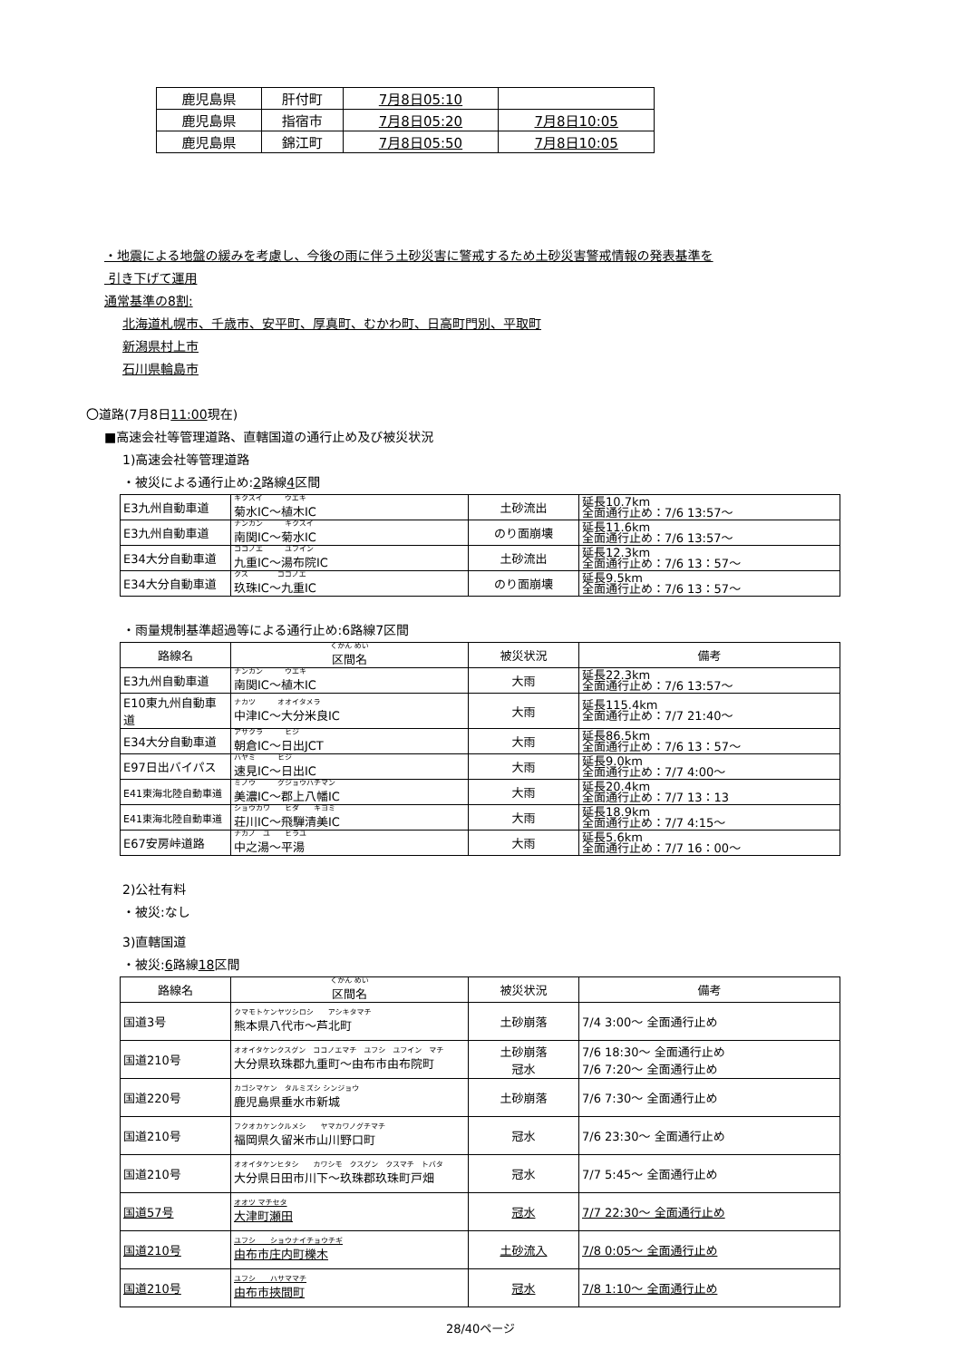| 鹿児島県 | 肝付町 | 7月8日05:10 | |
| 鹿児島県 | 指宿市 | 7月8日05:20 | 7月8日10:05 |
| 鹿児島県 | 錦江町 | 7月8日05:50 | 7月8日10:05 |
・地震による地盤の緩みを考慮し、今後の雨に伴う土砂災害に警戒するため土砂災害警戒情報の発表基準を
引き下げて運用
通常基準の8割:
北海道札幌市、千歳市、安平町、厚真町、むかわ町、日高町門別、平取町
新潟県村上市
石川県輪島市
〇道路(7月8日11:00現在)
■高速会社等管理道路、直轄国道の通行止め及び被災状況
1)高速会社等管理道路
・被災による通行止め:2路線4区間
| E3九州自動車道 | キクスイ ウエキ 菊水IC～植木IC | 土砂流出 | 延長10.7km 全面通行止め：7/6 13:57～ |
| E3九州自動車道 | ナンカン キクスイ 南関IC～菊水IC | のり面崩壊 | 延長11.6km 全面通行止め：7/6 13:57～ |
| E34大分自動車道 | ココノエ ユフイン 九重IC～湯布院IC | 土砂流出 | 延長12.3km 全面通行止め：7/6 13：57～ |
| E34大分自動車道 | クス ココノエ 玖珠IC～九重IC | のり面崩壊 | 延長9.5km 全面通行止め：7/6 13：57～ |
・雨量規制基準超過等による通行止め:6路線7区間
| 路線名 | くかん めい 区間名 | 被災状況 | 備考 |
| E3九州自動車道 | ナンカン ウエキ 南関IC～植木IC | 大雨 | 延長22.3km 全面通行止め：7/6 13:57～ |
| E10東九州自動車道 | ナカツ オオイタメラ 中津IC～大分米良IC | 大雨 | 延長115.4km 全面通行止め：7/7 21:40～ |
| E34大分自動車道 | アサクラ ヒジ 朝倉IC～日出JCT | 大雨 | 延長86.5km 全面通行止め：7/6 13：57～ |
| E97日出バイパス | ハヤミ ヒジ 速見IC～日出IC | 大雨 | 延長9.0km 全面通行止め：7/7 4:00～ |
| E41東海北陸自動車道 | ミノウ グジョウハチマン 美濃IC～郡上八幡IC | 大雨 | 延長20.4km 全面通行止め：7/7 13：13 |
| E41東海北陸自動車道 | ショウカワ ヒダ キヨミ 荘川IC～飛騨清美IC | 大雨 | 延長18.9km 全面通行止め：7/7 4:15～ |
| E67安房峠道路 | ナカノ ユ ヒラユ 中之湯～平湯 | 大雨 | 延長5.6km 全面通行止め：7/7 16：00～ |
2)公社有料
・被災:なし
3)直轄国道
・被災:6路線18区間
| 路線名 | くかん めい 区間名 | 被災状況 | 備考 |
| 国道3号 | クマモトケンヤツシロシ アシキタマチ 熊本県八代市～芦北町 | 土砂崩落 | 7/4 3:00～ 全面通行止め |
| 国道210号 | オオイタケンクスグン ココノエマチ ユフシ ユフイン マチ 大分県玖珠郡九重町～由布市由布院町 | 土砂崩落 冠水 | 7/6 18:30～ 全面通行止め 7/6 7:20～ 全面通行止め |
| 国道220号 | カゴシマケン タルミズシ シンジョウ 鹿児島県垂水市新城 | 土砂崩落 | 7/6 7:30～ 全面通行止め |
| 国道210号 | フクオカケンクルメシ ヤマカワノグチマチ 福岡県久留米市山川野口町 | 冠水 | 7/6 23:30～ 全面通行止め |
| 国道210号 | オオイタケンヒタシ カワシモ クスグン クスマチ トバタ 大分県日田市川下～玖珠郡玖珠町戸畑 | 冠水 | 7/7 5:45～ 全面通行止め |
| 国道57号 | オオツ マチセタ 大津町瀬田 | 冠水 | 7/7 22:30～ 全面通行止め |
| 国道210号 | ユフシ ショウナイチョウチギ 由布市庄内町櫟木 | 土砂流入 | 7/8 0:05～ 全面通行止め |
| 国道210号 | ユフシ ハサママチ 由布市挾間町 | 冠水 | 7/8 1:10～ 全面通行止め |
28/40ページ